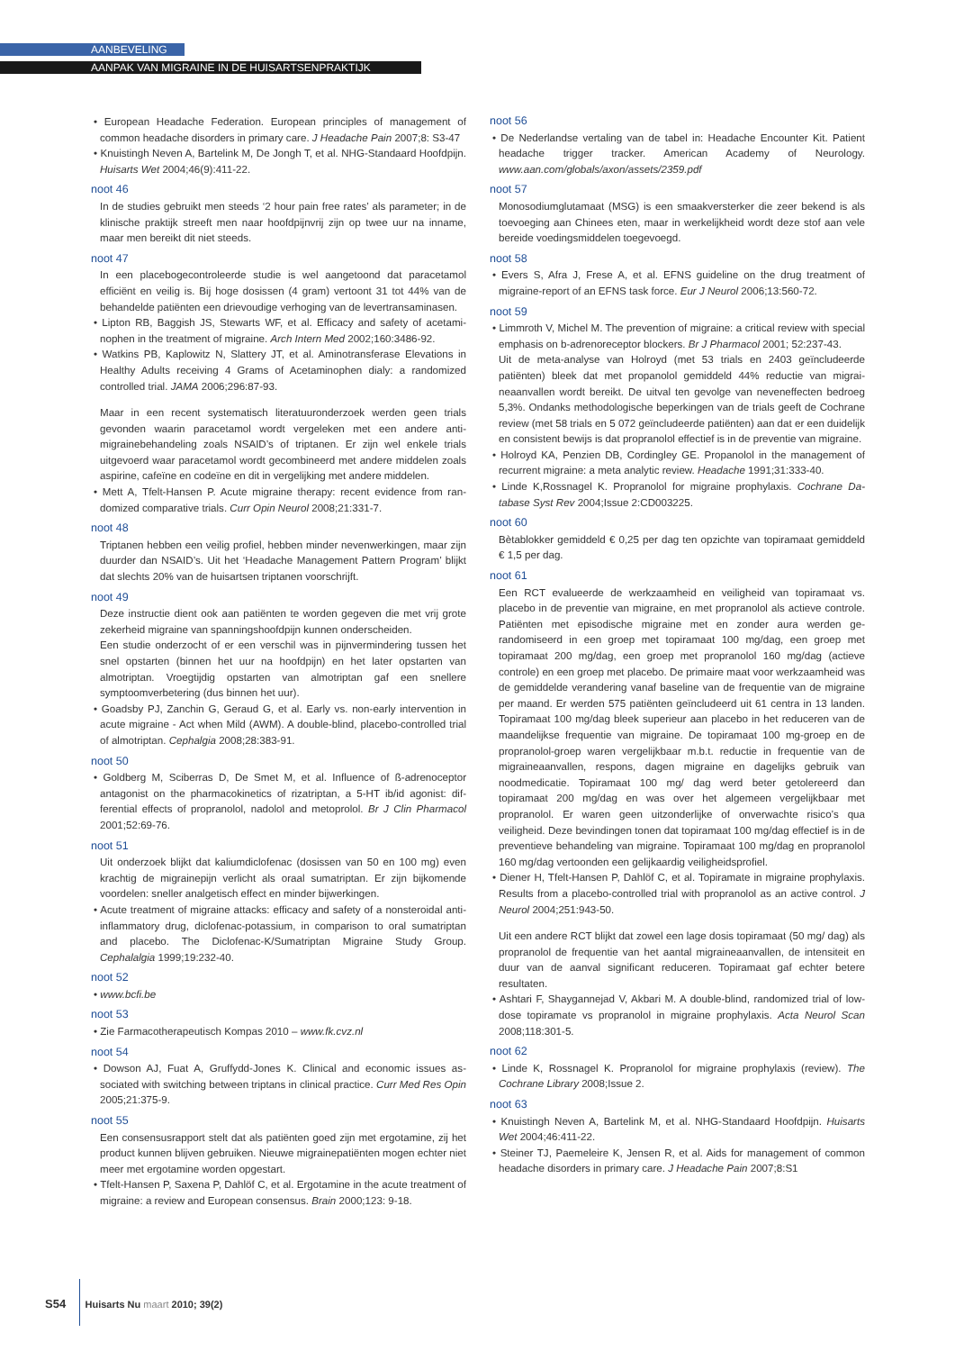AANBEVELING
AANPAK VAN MIGRAINE IN DE HUISARTSENPRAKTIJK
• European Headache Federation. European principles of management of common headache disorders in primary care. J Headache Pain 2007;8: S3-47
• Knuistingh Neven A, Bartelink M, De Jongh T, et al. NHG-Standaard Hoofdpijn. Huisarts Wet 2004;46(9):411-22.
noot 46
In de studies gebruikt men steeds ‘2 hour pain free rates’ als parameter; in de klinische praktijk streeft men naar hoofdpijnvrij zijn op twee uur na inname, maar men bereikt dit niet steeds.
noot 47
In een placebogecontroleerde studie is wel aangetoond dat paracetamol efficiënt en veilig is. Bij hoge dosissen (4 gram) vertoont 31 tot 44% van de behandelde patiënten een drievoudige verhoging van de levertrans­aminasen.
• Lipton RB, Baggish JS, Stewarts WF, et al. Efficacy and safety of acetami­nophen in the treatment of migraine. Arch Intern Med 2002;160:3486-92.
• Watkins PB, Kaplowitz N, Slattery JT, et al. Aminotransferase Elevations in Healthy Adults receiving 4 Grams of Acetaminophen dialy: a randomized controlled trial. JAMA 2006;296:87-93.
Maar in een recent systematisch literatuuronderzoek werden geen trials gevonden waarin paracetamol wordt vergeleken met een andere anti­migrainebehandeling zoals NSAID’s of triptanen. Er zijn wel enkele trials uitgevoerd waar paracetamol wordt gecombineerd met andere middelen zo­als aspirine, cafeïne en codeïne en dit in vergelijking met andere middelen.
• Mett A, Tfelt-Hansen P. Acute migraine therapy: recent evidence from ran­domized comparative trials. Curr Opin Neurol 2008;21:331-7.
noot 48
Triptanen hebben een veilig profiel, hebben minder nevenwerkingen, maar zijn duurder dan NSAID’s. Uit het ‘Headache Management Pattern Program’ blijkt dat slechts 20% van de huisartsen triptanen voorschrijft.
noot 49
Deze instructie dient ook aan patiënten te worden gegeven die met vrij grote zekerheid migraine van spanningshoofdpijn kunnen onderscheiden.
Een studie onderzocht of er een verschil was in pijnvermindering tussen het snel opstarten (binnen het uur na hoofdpijn) en het later opstarten van almotriptan. Vroegtijdig opstarten van almotriptan gaf een snellere symptoomverbetering (dus binnen het uur).
• Goadsby PJ, Zanchin G, Geraud G, et al. Early vs. non-early intervention in acute migraine - Act when Mild (AWM). A double-blind, placebo-controlled trial of almotriptan. Cephalgia 2008;28:383-91.
noot 50
• Goldberg M, Sciberras D, De Smet M, et al. Influence of ß-adrenoceptor antagonist on the pharmacokinetics of rizatriptan, a 5-HT ib/id agonist: dif­ferential effects of propranolol, nadolol and metoprolol. Br J Clin Pharmacol 2001;52:69-76.
noot 51
Uit onderzoek blijkt dat kaliumdiclofenac (dosissen van 50 en 100 mg) even krachtig de migrainepijn verlicht als oraal sumatriptan. Er zijn bijko­mende voordelen: sneller analgetisch effect en minder bijwerkingen.
• Acute treatment of migraine attacks: efficacy and safety of a nonsteroidal anti-inflammatory drug, diclofenac-potassium, in comparison to oral suma­triptan and placebo. The Diclofenac-K/Sumatriptan Migraine Study Group. Cephalalgia 1999;19:232-40.
noot 52
• www.bcfi.be
noot 53
• Zie Farmacotherapeutisch Kompas 2010 – www.fk.cvz.nl
noot 54
• Dowson AJ, Fuat A, Gruffydd-Jones K. Clinical and economic issues as­sociated with switching between triptans in clinical practice. Curr Med Res Opin 2005;21:375-9.
noot 55
Een consensusrapport stelt dat als patiënten goed zijn met ergotamine, zij het product kunnen blijven gebruiken. Nieuwe migrainepatiënten mo­gen echter niet meer met ergotamine worden opgestart.
• Tfelt-Hansen P, Saxena P, Dahlöf C, et al. Ergotamine in the acute tre­atment of migraine: a review and European consensus. Brain 2000;123: 9-18.
noot 56
• De Nederlandse vertaling van de tabel in: Headache Encounter Kit. Patient headache trigger tracker. American Academy of Neurology. www.aan.com/globals/axon/assets/2359.pdf
noot 57
Monosodiumglutamaat (MSG) is een smaakversterker die zeer bekend is als toevoeging aan Chinees eten, maar in werkelijkheid wordt deze stof aan vele bereide voedingsmiddelen toegevoegd.
noot 58
• Evers S, Afra J, Frese A, et al. EFNS guideline on the drug treatment of migraine-report of an EFNS task force. Eur J Neurol 2006;13:560-72.
noot 59
• Limmroth V, Michel M. The prevention of migraine: a critical review with special emphasis on b-adrenoreceptor blockers. Br J Pharmacol 2001; 52:237-43.
Uit de meta-analyse van Holroyd (met 53 trials en 2403 geïncludeerde patiënten) bleek dat met propanolol gemiddeld 44% reductie van migrai­neaanvallen wordt bereikt. De uitval ten gevolge van neveneffecten be­droeg 5,3%. Ondanks methodologische beperkingen van de trials geeft de Cochrane review (met 58 trials en 5 072 geïncludeerde patiënten) aan dat er een duidelijk en consistent bewijs is dat propranolol effectief is in de preventie van migraine.
• Holroyd KA, Penzien DB, Cordingley GE. Propanolol in the management of recurrent migraine: a meta analytic review. Headache 1991;31:333-40.
• Linde K,Rossnagel K. Propranolol for migraine prophylaxis. Cochrane Da­tabase Syst Rev 2004;Issue 2:CD003225.
noot 60
Bètablokker gemiddeld € 0,25 per dag ten opzichte van topiramaat ge­middeld € 1,5 per dag.
noot 61
Een RCT evalueerde de werkzaamheid en veiligheid van topiramaat vs. placebo in de preventie van migraine, en met propranolol als actieve con­trole. Patiënten met episodische migraine met en zonder aura werden ge­randomiseerd in een groep met topiramaat 100 mg/dag, een groep met topiramaat 200 mg/dag, een groep met propranolol 160 mg/dag (actieve controle) en een groep met placebo. De primaire maat voor werkzaam­heid was de gemiddelde verandering vanaf baseline van de frequentie van de migraine per maand. Er werden 575 patiënten geïncludeerd uit 61 centra in 13 landen. Topiramaat 100 mg/dag bleek superieur aan pla­cebo in het reduceren van de maandelijkse frequentie van migraine. De topiramaat 100 mg-groep en de propranolol-groep waren vergelijkbaar m.b.t. reductie in frequentie van de migraineaanvallen, respons, dagen migraine en dagelijks gebruik van noodmedicatie. Topiramaat 100 mg/ dag werd beter getolereerd dan topiramaat 200 mg/dag en was over het algemeen vergelijkbaar met propranolol. Er waren geen uitzonderlijke of onverwachte risico’s qua veiligheid. Deze bevindingen tonen dat topira­maat 100 mg/dag effectief is in de preventieve behandeling van migraine. Topiramaat 100 mg/dag en propranolol 160 mg/dag vertoonden een ge­lijkaardig veiligheidsprofiel.
• Diener H, Tfelt-Hansen P, Dahlöf C, et al. Topiramate in migraine prophy­laxis. Results from a placebo-controlled trial with propranolol as an active control. J Neurol 2004;251:943-50.
Uit een andere RCT blijkt dat zowel een lage dosis topiramaat (50 mg/ dag) als propranolol de frequentie van het aantal migraineaanvallen, de intensiteit en duur van de aanval significant reduceren. Topiramaat gaf echter betere resultaten.
• Ashtari F, Shaygannejad V, Akbari M. A double-blind, randomized trial of low-dose topiramate vs propranolol in migraine prophylaxis. Acta Neurol Scan 2008;118:301-5.
noot 62
• Linde K, Rossnagel K. Propranolol for migraine prophylaxis (review). The Cochrane Library 2008;Issue 2.
noot 63
• Knuistingh Neven A, Bartelink M, et al. NHG-Standaard Hoofdpijn. Huisarts Wet 2004;46:411-22.
• Steiner TJ, Paemeleire K, Jensen R, et al. Aids for management of common headache disorders in primary care. J Headache Pain 2007;8:S1
S54 Huisarts Nu maart 2010; 39(2)